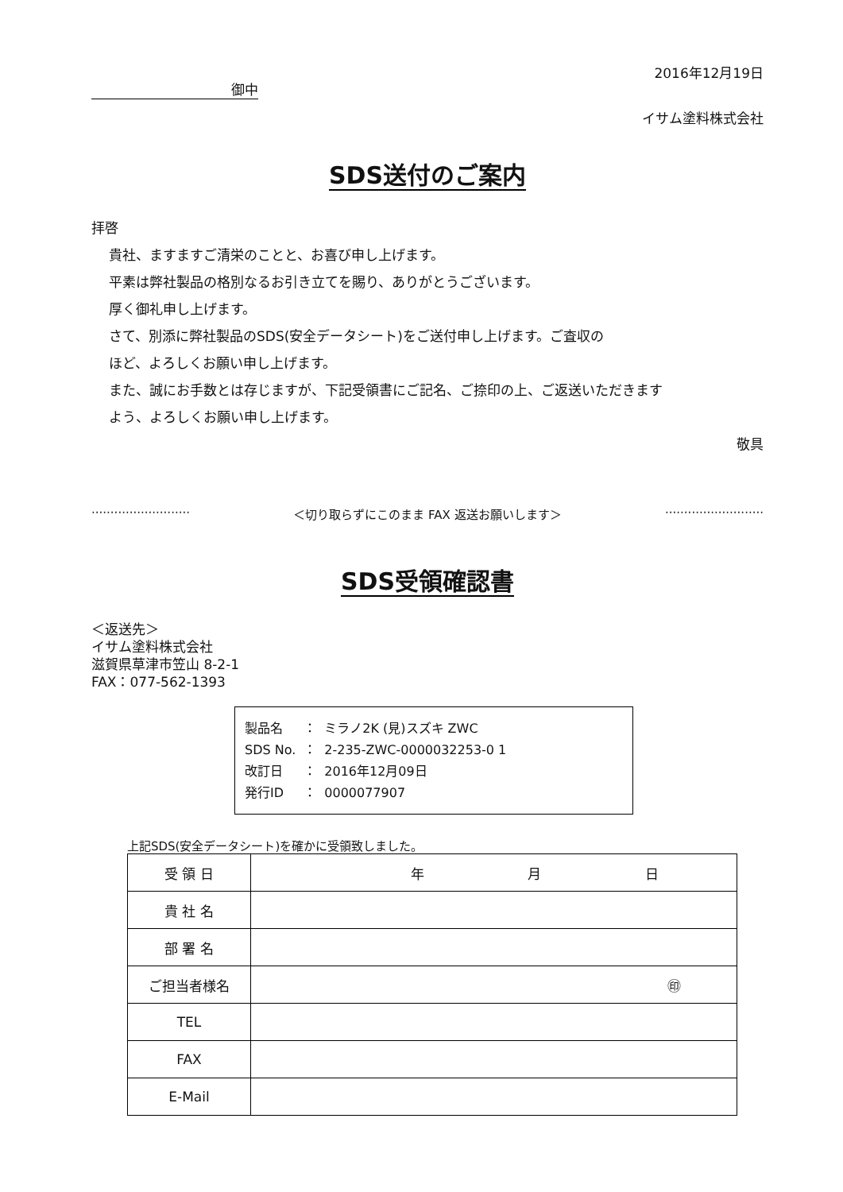2016年12月19日
御中
イサム塗料株式会社
SDS送付のご案内
拝啓
貴社、ますますご清栄のことと、お喜び申し上げます。
平素は弊社製品の格別なるお引き立てを賜り、ありがとうございます。
厚く御礼申し上げます。
さて、別添に弊社製品のSDS(安全データシート)をご送付申し上げます。ご査収の
ほど、よろしくお願い申し上げます。
また、誠にお手数とは存じますが、下記受領書にご記名、ご捺印の上、ご返送いただきます
よう、よろしくお願い申し上げます。
敬具
·························· ＜切り取らずにこのまま FAX 返送お願いします＞ ··························
SDS受領確認書
＜返送先＞
イサム塗料株式会社
滋賀県草津市笠山 8-2-1
FAX：077-562-1393
| 製品名 | ： | ミラノ2K (見)スズキ ZWC |
| SDS No. | ： | 2-235-ZWC-0000032253-0 1 |
| 改訂日 | ： | 2016年12月09日 |
| 発行ID | ： | 0000077907 |
上記SDS(安全データシート)を確かに受領致しました。
| 受 領 日 | 年 月 日 |
| 貴 社 名 | |
| 部 署 名 | |
| ご担当者様名 | ㊞ |
| TEL | |
| FAX | |
| E-Mail | |